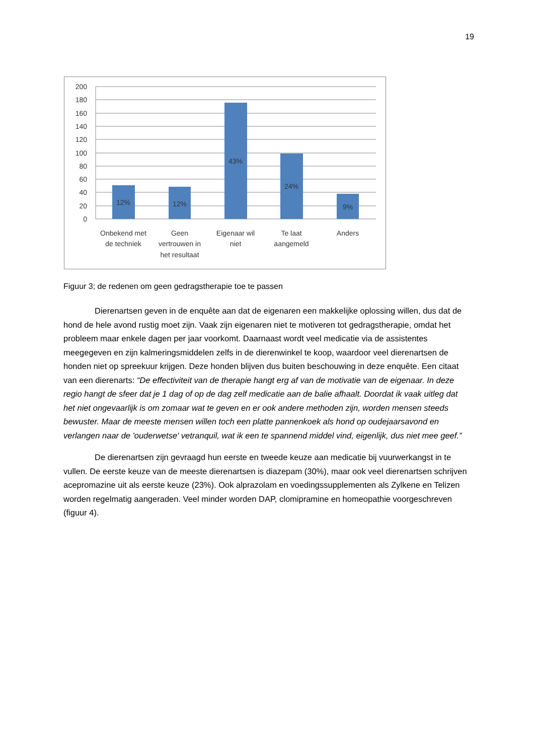19
200
180
160
140
120
100
80
60
40
20
0
12%
12%
43%
24%
9%
Onbekend met
de techniek
Geen
vertrouwen in
het resultaat
Eigenaar wil
niet
Te laat
aangemeld
Anders
Figuur 3; de redenen om geen gedragstherapie toe te passen
Dierenartsen geven in de enquête aan dat de eigenaren een makkelijke oplossing willen, dus dat de hond de hele avond rustig moet zijn. Vaak zijn eigenaren niet te motiveren tot gedragstherapie, omdat het probleem maar enkele dagen per jaar voorkomt. Daarnaast wordt veel medicatie via de assistentes meegegeven en zijn kalmeringsmiddelen zelfs in de dierenwinkel te koop, waardoor veel dierenartsen de honden niet op spreekuur krijgen. Deze honden blijven dus buiten beschouwing in deze enquête. Een citaat van een dierenarts: “De effectiviteit van de therapie hangt erg af van de motivatie van de eigenaar. In deze regio hangt de sfeer dat je 1 dag of op de dag zelf medicatie aan de balie afhaalt. Doordat ik vaak uitleg dat het niet ongevaarlijk is om zomaar wat te geven en er ook andere methoden zijn, worden mensen steeds bewuster. Maar de meeste mensen willen toch een platte pannenkoek als hond op oudejaarsavond en verlangen naar de 'ouderwetse' vetranquil, wat ik een te spannend middel vind, eigenlijk, dus niet mee geef.”
De dierenartsen zijn gevraagd hun eerste en tweede keuze aan medicatie bij vuurwerkangst in te vullen. De eerste keuze van de meeste dierenartsen is diazepam (30%), maar ook veel dierenartsen schrijven acepromazine uit als eerste keuze (23%). Ook alprazolam en voedingssupplementen als Zylkene en Telizen worden regelmatig aangeraden. Veel minder worden DAP, clomipramine en homeopathie voorgeschreven (figuur 4).